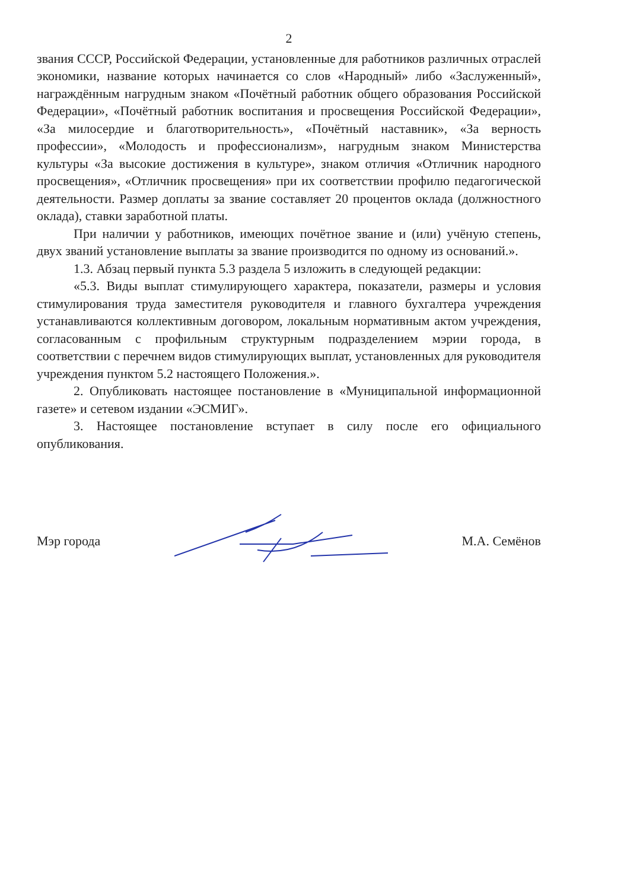2
звания СССР, Российской Федерации, установленные для работников различных отраслей экономики, название которых начинается со слов «Народный» либо «Заслуженный», награждённым нагрудным знаком «Почётный работник общего образования Российской Федерации», «Почётный работник воспитания и просвещения Российской Федерации», «За милосердие и благотворительность», «Почётный наставник», «За верность профессии», «Молодость и профессионализм», нагрудным знаком Министерства культуры «За высокие достижения в культуре», знаком отличия «Отличник народного просвещения», «Отличник просвещения» при их соответствии профилю педагогической деятельности. Размер доплаты за звание составляет 20 процентов оклада (должностного оклада), ставки заработной платы.
При наличии у работников, имеющих почётное звание и (или) учёную степень, двух званий установление выплаты за звание производится по одному из оснований.».
1.3. Абзац первый пункта 5.3 раздела 5 изложить в следующей редакции:
«5.3. Виды выплат стимулирующего характера, показатели, размеры и условия стимулирования труда заместителя руководителя и главного бухгалтера учреждения устанавливаются коллективным договором, локальным нормативным актом учреждения, согласованным с профильным структурным подразделением мэрии города, в соответствии с перечнем видов стимулирующих выплат, установленных для руководителя учреждения пунктом 5.2 настоящего Положения.».
2. Опубликовать настоящее постановление в «Муниципальной информационной газете» и сетевом издании «ЭСМИГ».
3. Настоящее постановление вступает в силу после его официального опубликования.
Мэр города М.А. Семёнов